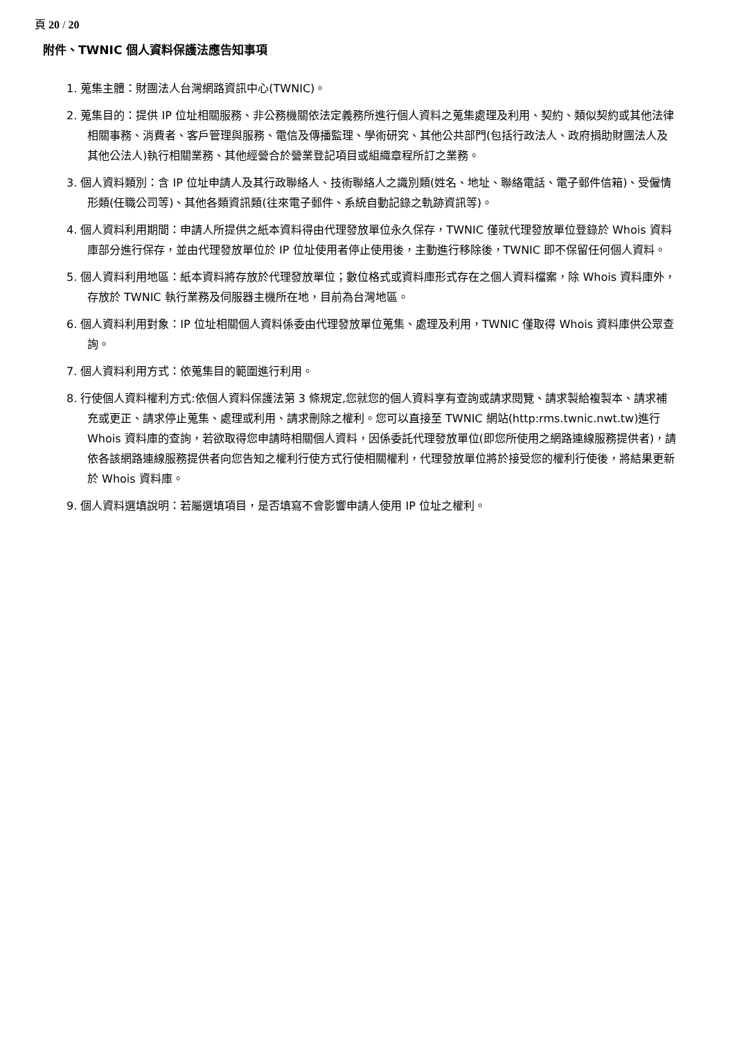頁 20 / 20
附件、TWNIC 個人資料保護法應告知事項
1. 蒐集主體：財團法人台灣網路資訊中心(TWNIC)。
2. 蒐集目的：提供 IP 位址相關服務、非公務機關依法定義務所進行個人資料之蒐集處理及利用、契約、類似契約或其他法律相關事務、消費者、客戶管理與服務、電信及傳播監理、學術研究、其他公共部門(包括行政法人、政府捐助財團法人及其他公法人)執行相關業務、其他經營合於營業登記項目或組織章程所訂之業務。
3. 個人資料類別：含 IP 位址申請人及其行政聯絡人、技術聯絡人之識別類(姓名、地址、聯絡電話、電子郵件信箱)、受僱情形類(任職公司等)、其他各類資訊類(往來電子郵件、系統自動記錄之軌跡資訊等)。
4. 個人資料利用期間：申請人所提供之紙本資料得由代理發放單位永久保存，TWNIC 僅就代理發放單位登錄於 Whois 資料庫部分進行保存，並由代理發放單位於 IP 位址使用者停止使用後，主動進行移除後，TWNIC 即不保留任何個人資料。
5. 個人資料利用地區：紙本資料將存放於代理發放單位；數位格式或資料庫形式存在之個人資料檔案，除 Whois 資料庫外，存放於 TWNIC 執行業務及伺服器主機所在地，目前為台灣地區。
6. 個人資料利用對象：IP 位址相關個人資料係委由代理發放單位蒐集、處理及利用，TWNIC 僅取得 Whois 資料庫供公眾查詢。
7. 個人資料利用方式：依蒐集目的範圍進行利用。
8. 行使個人資料權利方式:依個人資料保護法第 3 條規定,您就您的個人資料享有查詢或請求閱覽、請求製給複製本、請求補充或更正、請求停止蒐集、處理或利用、請求刪除之權利。您可以直接至 TWNIC 網站(http:rms.twnic.nwt.tw)進行 Whois 資料庫的查詢，若欲取得您申請時相關個人資料，因係委託代理發放單位(即您所使用之網路連線服務提供者)，請依各該網路連線服務提供者向您告知之權利行使方式行使相關權利，代理發放單位將於接受您的權利行使後，將結果更新於 Whois 資料庫。
9. 個人資料選填說明：若屬選填項目，是否填寫不會影響申請人使用 IP 位址之權利。